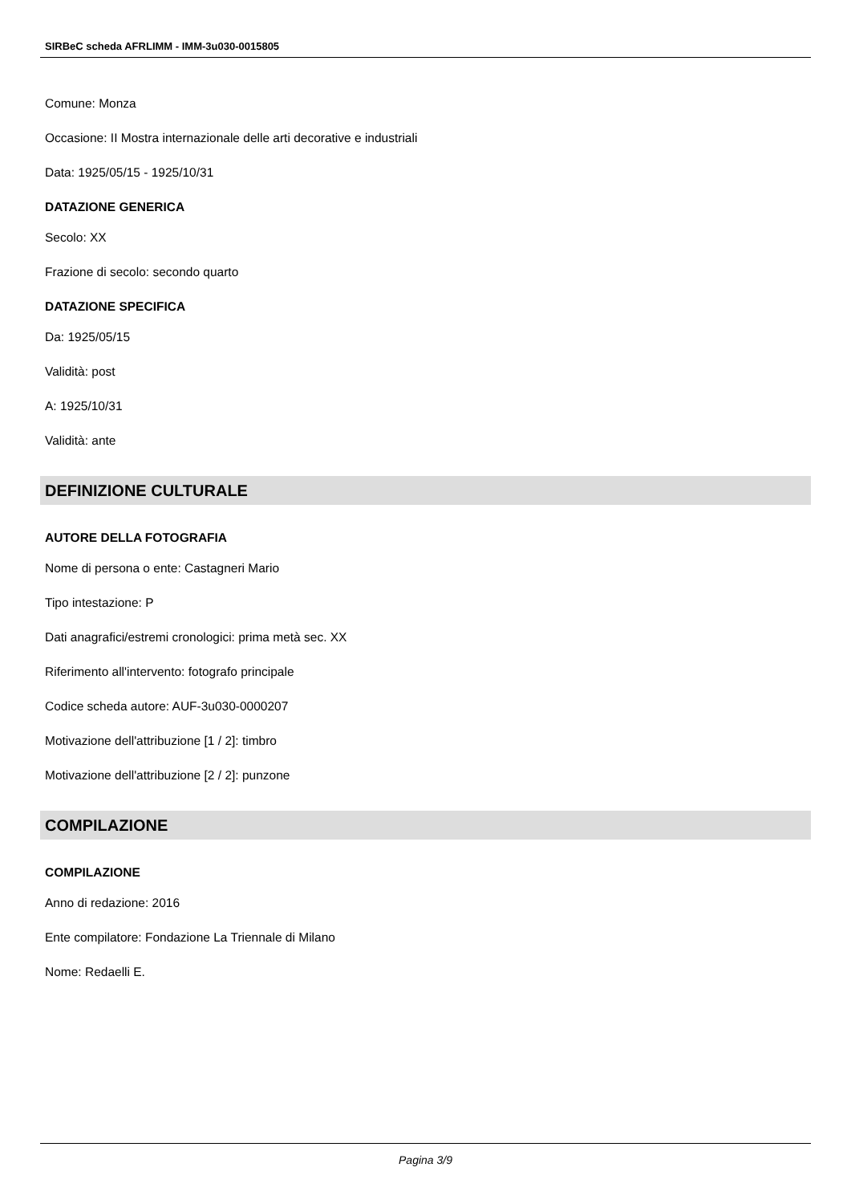SIRBeC scheda AFRLIMM - IMM-3u030-0015805
Comune: Monza
Occasione: II Mostra internazionale delle arti decorative e industriali
Data: 1925/05/15 - 1925/10/31
DATAZIONE GENERICA
Secolo: XX
Frazione di secolo: secondo quarto
DATAZIONE SPECIFICA
Da: 1925/05/15
Validità: post
A: 1925/10/31
Validità: ante
DEFINIZIONE CULTURALE
AUTORE DELLA FOTOGRAFIA
Nome di persona o ente: Castagneri Mario
Tipo intestazione: P
Dati anagrafici/estremi cronologici: prima metà sec. XX
Riferimento all'intervento: fotografo principale
Codice scheda autore: AUF-3u030-0000207
Motivazione dell'attribuzione [1 / 2]: timbro
Motivazione dell'attribuzione [2 / 2]: punzone
COMPILAZIONE
COMPILAZIONE
Anno di redazione: 2016
Ente compilatore: Fondazione La Triennale di Milano
Nome: Redaelli E.
Pagina 3/9